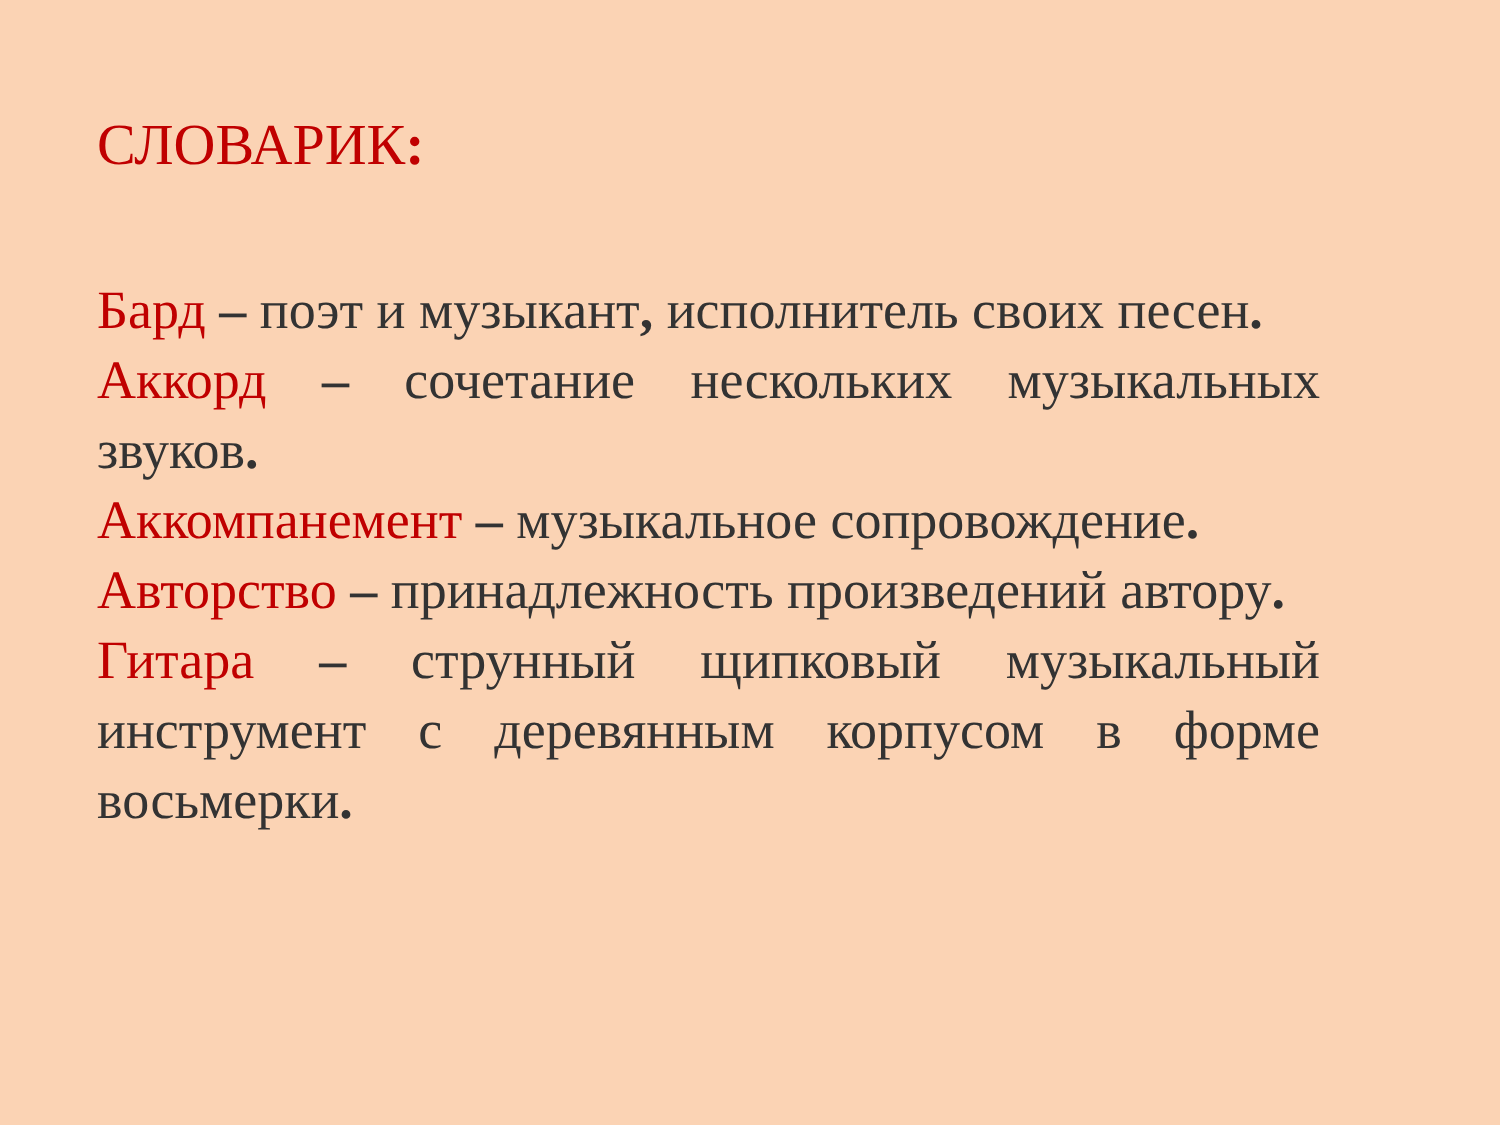СЛОВАРИК:
Бард – поэт и музыкант, исполнитель своих песен.
Аккорд – сочетание нескольких музыкальных звуков.
Аккомпанемент – музыкальное сопровождение.
Авторство – принадлежность произведений автору.
Гитара – струнный щипковый музыкальный инструмент с деревянным корпусом в форме восьмерки.